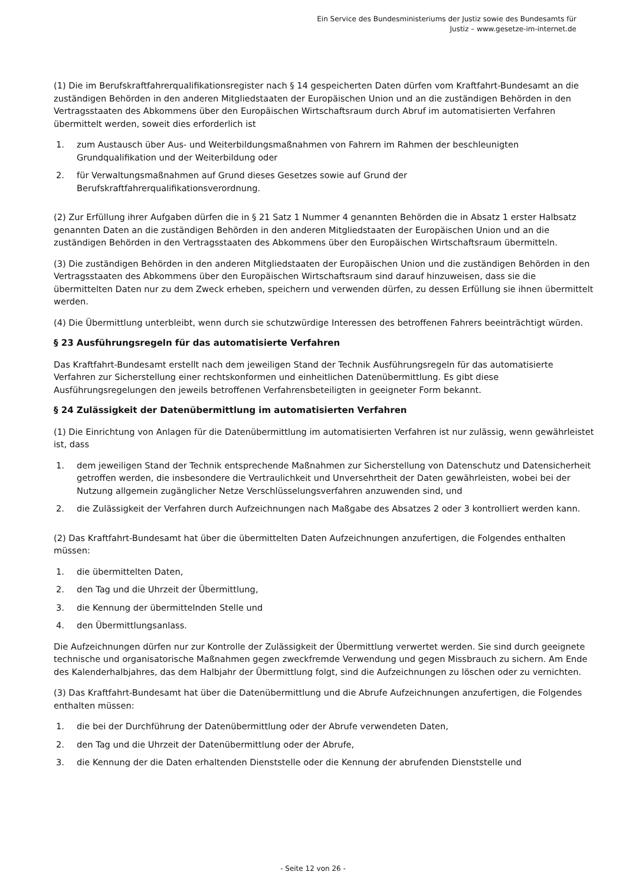Ein Service des Bundesministeriums der Justiz sowie des Bundesamts für
Justiz – www.gesetze-im-internet.de
(1) Die im Berufskraftfahrerqualifikationsregister nach § 14 gespeicherten Daten dürfen vom Kraftfahrt-Bundesamt an die zuständigen Behörden in den anderen Mitgliedstaaten der Europäischen Union und an die zuständigen Behörden in den Vertragsstaaten des Abkommens über den Europäischen Wirtschaftsraum durch Abruf im automatisierten Verfahren übermittelt werden, soweit dies erforderlich ist
1. zum Austausch über Aus- und Weiterbildungsmaßnahmen von Fahrern im Rahmen der beschleunigten Grundqualifikation und der Weiterbildung oder
2. für Verwaltungsmaßnahmen auf Grund dieses Gesetzes sowie auf Grund der
Berufskraftfahrerqualifikationsverordnung.
(2) Zur Erfüllung ihrer Aufgaben dürfen die in § 21 Satz 1 Nummer 4 genannten Behörden die in Absatz 1 erster Halbsatz genannten Daten an die zuständigen Behörden in den anderen Mitgliedstaaten der Europäischen Union und an die zuständigen Behörden in den Vertragsstaaten des Abkommens über den Europäischen Wirtschaftsraum übermitteln.
(3) Die zuständigen Behörden in den anderen Mitgliedstaaten der Europäischen Union und die zuständigen Behörden in den Vertragsstaaten des Abkommens über den Europäischen Wirtschaftsraum sind darauf hinzuweisen, dass sie die übermittelten Daten nur zu dem Zweck erheben, speichern und verwenden dürfen, zu dessen Erfüllung sie ihnen übermittelt werden.
(4) Die Übermittlung unterbleibt, wenn durch sie schutzwürdige Interessen des betroffenen Fahrers beeinträchtigt würden.
§ 23 Ausführungsregeln für das automatisierte Verfahren
Das Kraftfahrt-Bundesamt erstellt nach dem jeweiligen Stand der Technik Ausführungsregeln für das automatisierte Verfahren zur Sicherstellung einer rechtskonformen und einheitlichen Datenübermittlung. Es gibt diese Ausführungsregelungen den jeweils betroffenen Verfahrensbeteiligten in geeigneter Form bekannt.
§ 24 Zulässigkeit der Datenübermittlung im automatisierten Verfahren
(1) Die Einrichtung von Anlagen für die Datenübermittlung im automatisierten Verfahren ist nur zulässig, wenn gewährleistet ist, dass
1. dem jeweiligen Stand der Technik entsprechende Maßnahmen zur Sicherstellung von Datenschutz und Datensicherheit getroffen werden, die insbesondere die Vertraulichkeit und Unversehrtheit der Daten gewährleisten, wobei bei der Nutzung allgemein zugänglicher Netze Verschlüsselungsverfahren anzuwenden sind, und
2. die Zulässigkeit der Verfahren durch Aufzeichnungen nach Maßgabe des Absatzes 2 oder 3 kontrolliert werden kann.
(2) Das Kraftfahrt-Bundesamt hat über die übermittelten Daten Aufzeichnungen anzufertigen, die Folgendes enthalten müssen:
1. die übermittelten Daten,
2. den Tag und die Uhrzeit der Übermittlung,
3. die Kennung der übermittelnden Stelle und
4. den Übermittlungsanlass.
Die Aufzeichnungen dürfen nur zur Kontrolle der Zulässigkeit der Übermittlung verwertet werden. Sie sind durch geeignete technische und organisatorische Maßnahmen gegen zweckfremde Verwendung und gegen Missbrauch zu sichern. Am Ende des Kalenderhalbjahres, das dem Halbjahr der Übermittlung folgt, sind die Aufzeichnungen zu löschen oder zu vernichten.
(3) Das Kraftfahrt-Bundesamt hat über die Datenübermittlung und die Abrufe Aufzeichnungen anzufertigen, die Folgendes enthalten müssen:
1. die bei der Durchführung der Datenübermittlung oder der Abrufe verwendeten Daten,
2. den Tag und die Uhrzeit der Datenübermittlung oder der Abrufe,
3. die Kennung der die Daten erhaltenden Dienststelle oder die Kennung der abrufenden Dienststelle und
- Seite 12 von 26 -